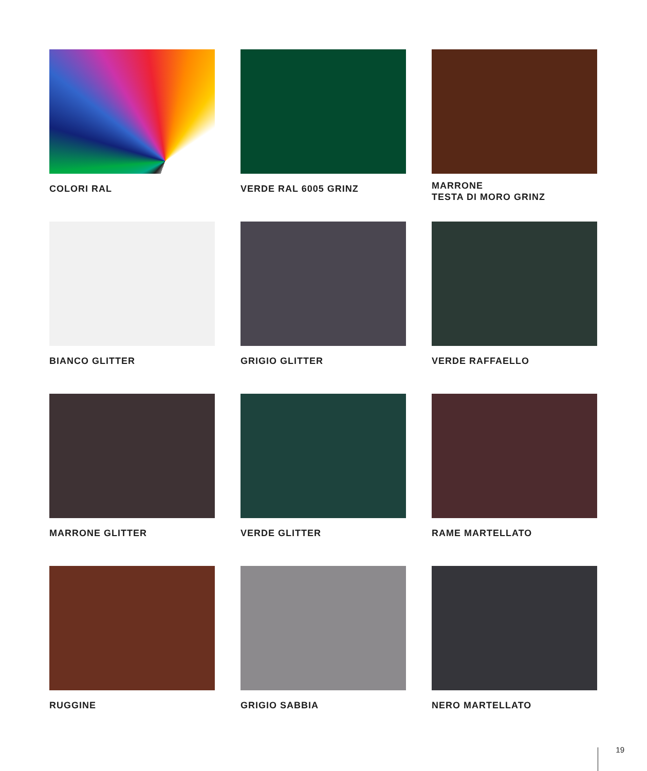COLORI RAL
VERDE RAL 6005 GRINZ
MARRONE
TESTA DI MORO GRINZ
BIANCO GLITTER
GRIGIO GLITTER
VERDE RAFFAELLO
MARRONE GLITTER
VERDE GLITTER
RAME MARTELLATO
RUGGINE
GRIGIO SABBIA
NERO MARTELLATO
19